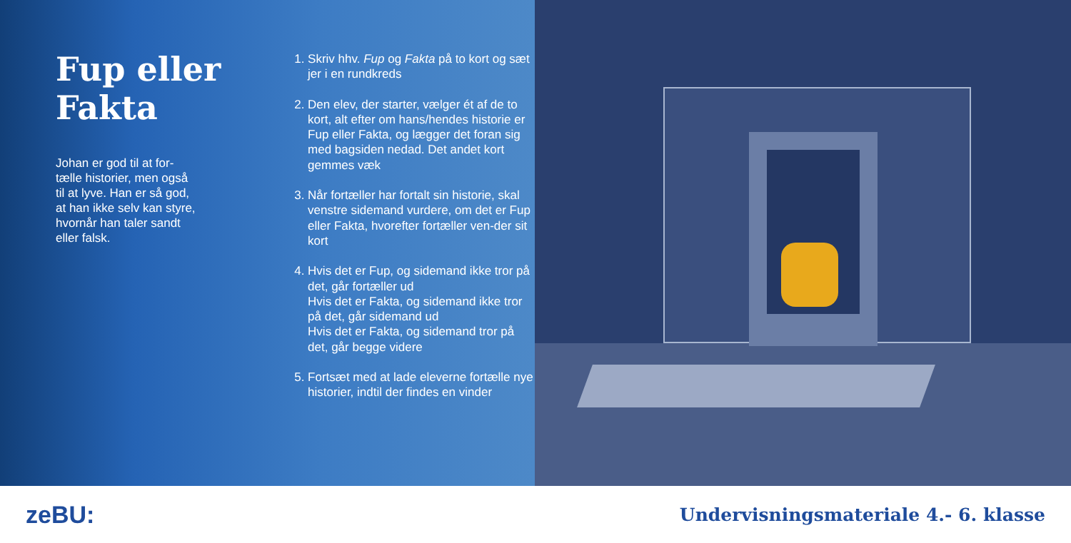Fup eller Fakta
Johan er god til at for-tælle historier, men også til at lyve. Han er så god, at han ikke selv kan styre, hvornår han taler sandt eller falsk.
1. Skriv hhv. Fup og Fakta på to kort og sæt jer i en rundkreds
2. Den elev, der starter, vælger ét af de to kort, alt efter om hans/hendes historie er Fup eller Fakta, og lægger det foran sig med bagsiden nedad. Det andet kort gemmes væk
3. Når fortæller har fortalt sin historie, skal venstre sidemand vurdere, om det er Fup eller Fakta, hvorefter fortæller ven-der sit kort
4. Hvis det er Fup, og sidemand ikke tror på det, går fortæller ud
Hvis det er Fakta, og sidemand ikke tror på det, går sidemand ud
Hvis det er Fakta, og sidemand tror på det, går begge videre
5. Fortsæt med at lade eleverne fortælle nye historier, indtil der findes en vinder
zeBU: Undervisningsmateriale 4.- 6. klasse